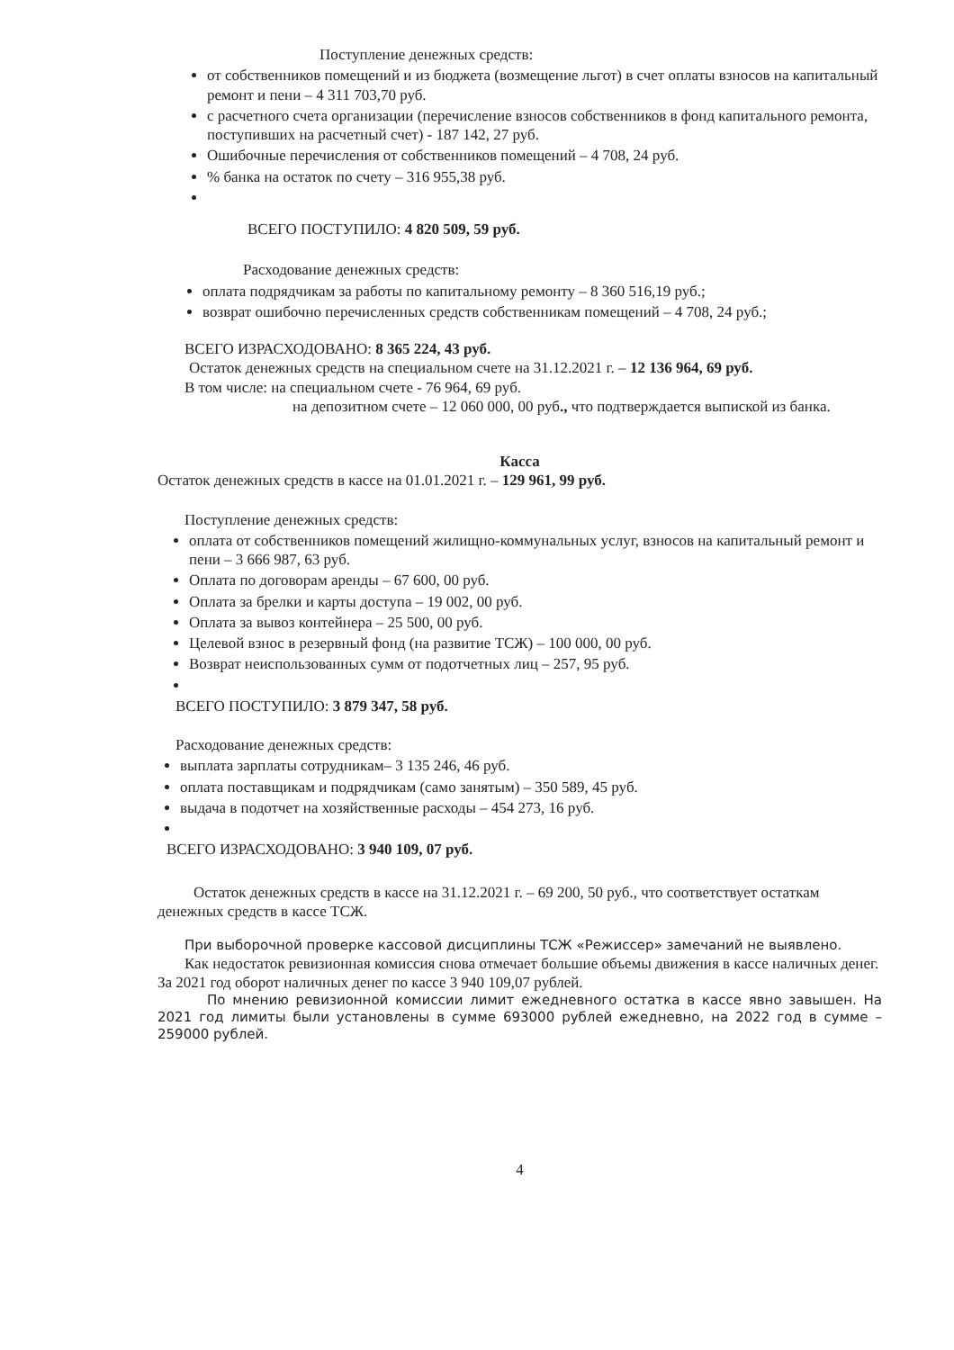Поступление денежных средств:
от собственников помещений и из бюджета (возмещение льгот) в счет оплаты взносов на капитальный ремонт и пени – 4 311 703,70 руб.
с расчетного счета организации (перечисление взносов собственников в фонд капитального ремонта, поступивших на расчетный счет) - 187 142, 27 руб.
Ошибочные перечисления от собственников помещений – 4 708, 24 руб.
% банка на остаток по счету – 316 955,38 руб.
ВСЕГО ПОСТУПИЛО: 4 820 509, 59 руб.
Расходование денежных средств:
оплата подрядчикам за работы по капитальному ремонту – 8 360 516,19 руб.;
возврат ошибочно перечисленных средств собственникам помещений – 4 708, 24 руб.;
ВСЕГО ИЗРАСХОДОВАНО: 8 365 224, 43 руб.
Остаток денежных средств на специальном счете на 31.12.2021 г. – 12 136 964, 69 руб.
В том числе: на специальном счете - 76 964, 69 руб.
на депозитном счете – 12 060 000, 00 руб., что подтверждается выпиской из банка.
Касса
Остаток денежных средств в кассе на 01.01.2021 г. – 129 961, 99 руб.
Поступление денежных средств:
оплата от собственников помещений жилищно-коммунальных услуг, взносов на капитальный ремонт и пени – 3 666 987, 63 руб.
Оплата по договорам аренды – 67 600, 00 руб.
Оплата за брелки и карты доступа – 19 002, 00 руб.
Оплата за вывоз контейнера – 25 500, 00 руб.
Целевой взнос в резервный фонд (на развитие ТСЖ) – 100 000, 00 руб.
Возврат неиспользованных сумм от подотчетных лиц – 257, 95 руб.
ВСЕГО ПОСТУПИЛО: 3 879 347, 58 руб.
Расходование денежных средств:
выплата зарплаты сотрудникам– 3 135 246, 46 руб.
оплата поставщикам и подрядчикам (само занятым) – 350 589, 45 руб.
выдача в подотчет на хозяйственные расходы – 454 273, 16 руб.
ВСЕГО ИЗРАСХОДОВАНО: 3 940 109, 07 руб.
Остаток денежных средств в кассе на 31.12.2021 г. – 69 200, 50 руб., что соответствует остаткам денежных средств в кассе ТСЖ.
При выборочной проверке кассовой дисциплины ТСЖ «Режиссер» замечаний не выявлено.
Как недостаток ревизионная комиссия снова отмечает большие объемы движения в кассе наличных денег. За 2021 год оборот наличных денег по кассе 3 940 109,07 рублей.
По мнению ревизионной комиссии лимит ежедневного остатка в кассе явно завышен. На 2021 год лимиты были установлены в сумме 693000 рублей ежедневно, на 2022 год в сумме – 259000 рублей.
4